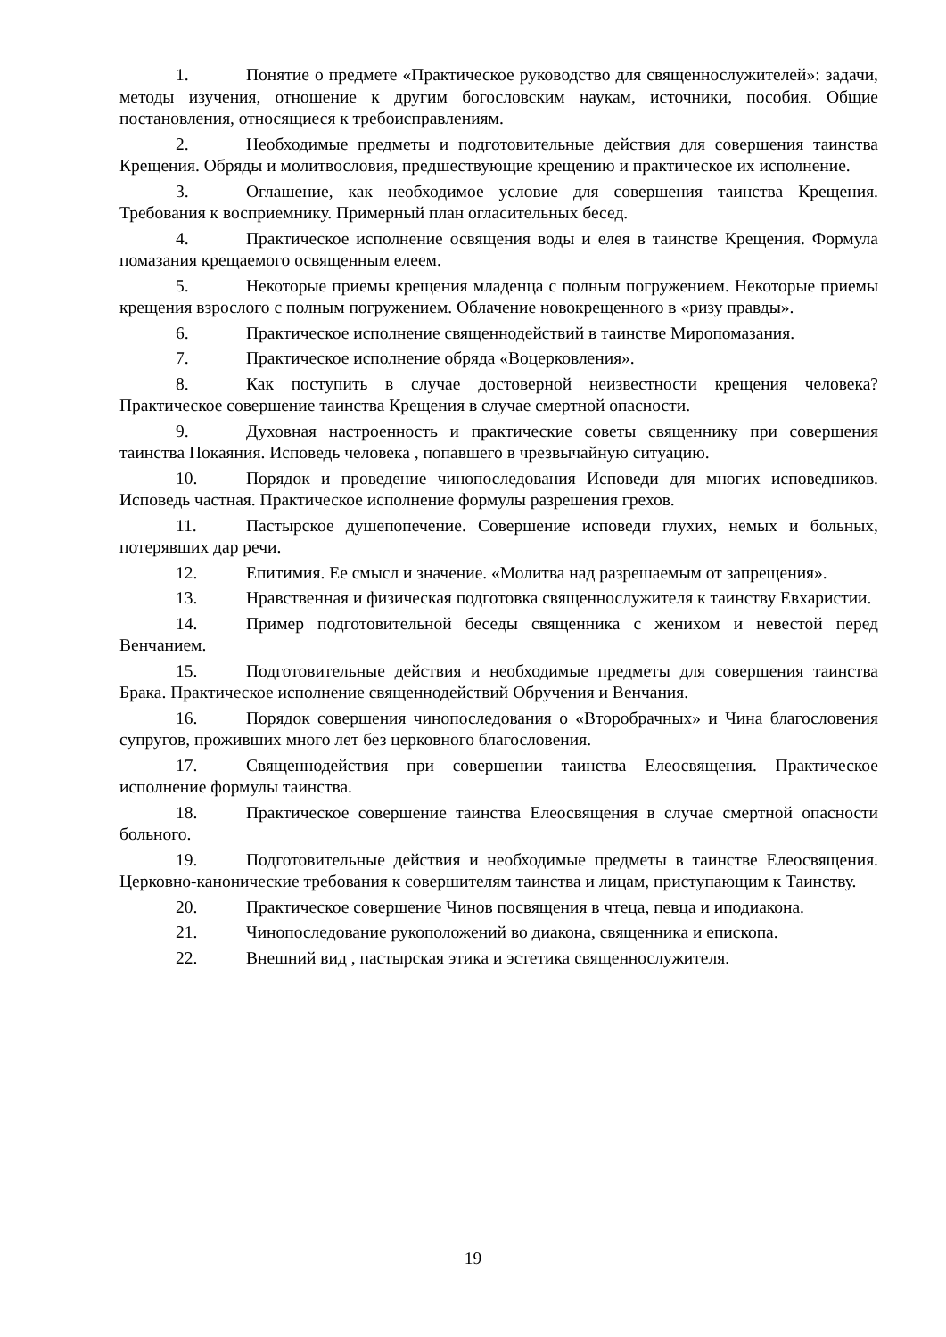1. Понятие о предмете «Практическое руководство для священнослужителей»: задачи, методы изучения, отношение к другим богословским наукам, источники, пособия. Общие постановления, относящиеся к требоисправлениям.
2. Необходимые предметы и подготовительные действия для совершения таинства Крещения. Обряды и молитвословия, предшествующие крещению и практическое их исполнение.
3. Оглашение, как необходимое условие для совершения таинства Крещения. Требования к восприемнику. Примерный план огласительных бесед.
4. Практическое исполнение освящения воды и елея в таинстве Крещения. Формула помазания крещаемого освященным елеем.
5. Некоторые приемы крещения младенца с полным погружением. Некоторые приемы крещения взрослого с полным погружением. Облачение новокрещенного в «ризу правды».
6. Практическое исполнение священнодействий в таинстве Миропомазания.
7. Практическое исполнение обряда «Воцерковления».
8. Как поступить в случае достоверной неизвестности крещения человека? Практическое совершение таинства Крещения в случае смертной опасности.
9. Духовная настроенность и практические советы священнику при совершения таинства Покаяния. Исповедь человека , попавшего в чрезвычайную ситуацию.
10. Порядок и проведение чинопоследования Исповеди для многих исповедников. Исповедь частная. Практическое исполнение формулы разрешения грехов.
11. Пастырское душепопечение. Совершение исповеди глухих, немых и больных, потерявших дар речи.
12. Епитимия. Ее смысл и значение. «Молитва над разрешаемым от запрещения».
13. Нравственная и физическая подготовка священнослужителя к таинству Евхаристии.
14. Пример подготовительной беседы священника с женихом и невестой перед Венчанием.
15. Подготовительные действия и необходимые предметы для совершения таинства Брака. Практическое исполнение священнодействий Обручения и Венчания.
16. Порядок совершения чинопоследования о «Второбрачных» и Чина благословения супругов, проживших много лет без церковного благословения.
17. Священнодействия при совершении таинства Елеосвящения. Практическое исполнение формулы таинства.
18. Практическое совершение таинства Елеосвящения в случае смертной опасности больного.
19. Подготовительные действия и необходимые предметы в таинстве Елеосвящения. Церковно-канонические требования к совершителям таинства и лицам, приступающим к Таинству.
20. Практическое совершение Чинов посвящения в чтеца, певца и иподиакона.
21. Чинопоследование рукоположений во диакона, священника и епископа.
22. Внешний вид , пастырская этика и эстетика священнослужителя.
19